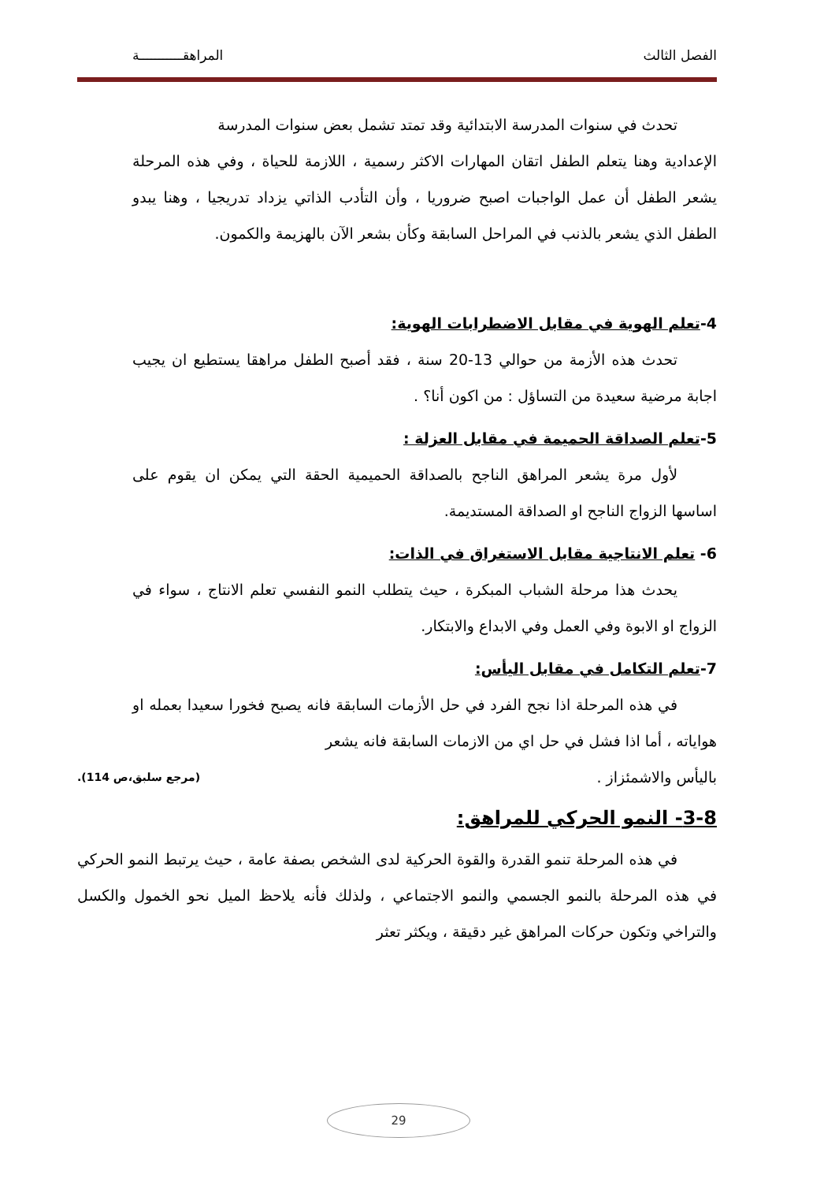الفصل الثالث المراهقـــــــــــة
تحدث في سنوات المدرسة الابتدائية وقد تمتد تشمل بعض سنوات المدرسة
الإعدادية وهنا يتعلم الطفل اتقان المهارات الاكثر رسمية ، اللازمة للحياة ، وفي هذه المرحلة يشعر الطفل أن عمل الواجبات اصبح ضروريا ، وأن التأدب الذاتي يزداد تدريجيا ، وهنا يبدو الطفل الذي يشعر بالذنب في المراحل السابقة وكأن بشعر الآن بالهزيمة والكمون.
4-تعلم الهوية في مقابل الاضطرابات الهوية:
تحدث هذه الأزمة من حوالي 13-20 سنة ، فقد أصبح الطفل مراهقا يستطيع ان يجيب اجابة مرضية سعيدة من التساؤل : من اكون أنا؟ .
5-تعلم الصداقة الحميمة في مقابل العزلة :
لأول مرة يشعر المراهق الناجح بالصداقة الحميمية الحقة التي يمكن ان يقوم على اساسها الزواج الناجح او الصداقة المستديمة.
6- تعلم الانتاجية مقابل الاستغراق في الذات:
يحدث هذا مرحلة الشباب المبكرة ، حيث يتطلب النمو النفسي تعلم الانتاج ، سواء في الزواج او الابوة وفي العمل وفي الابداع والابتكار.
7-تعلم التكامل في مقابل اليأس:
في هذه المرحلة اذا نجح الفرد في حل الأزمات السابقة فانه يصبح فخورا سعيدا بعمله او هواياته ، أما اذا فشل في حل اي من الازمات السابقة فانه يشعر
باليأس والاشمئزاز . (مرجع سلبق،ص 114).
3-8- النمو الحركي للمراهق:
في هذه المرحلة تنمو القدرة والقوة الحركية لدى الشخص بصفة عامة ، حيث يرتبط النمو الحركي في هذه المرحلة بالنمو الجسمي والنمو الاجتماعي ، ولذلك فأنه يلاحظ الميل نحو الخمول والكسل والتراخي وتكون حركات المراهق غير دقيقة ، ويكثر تعثر
29